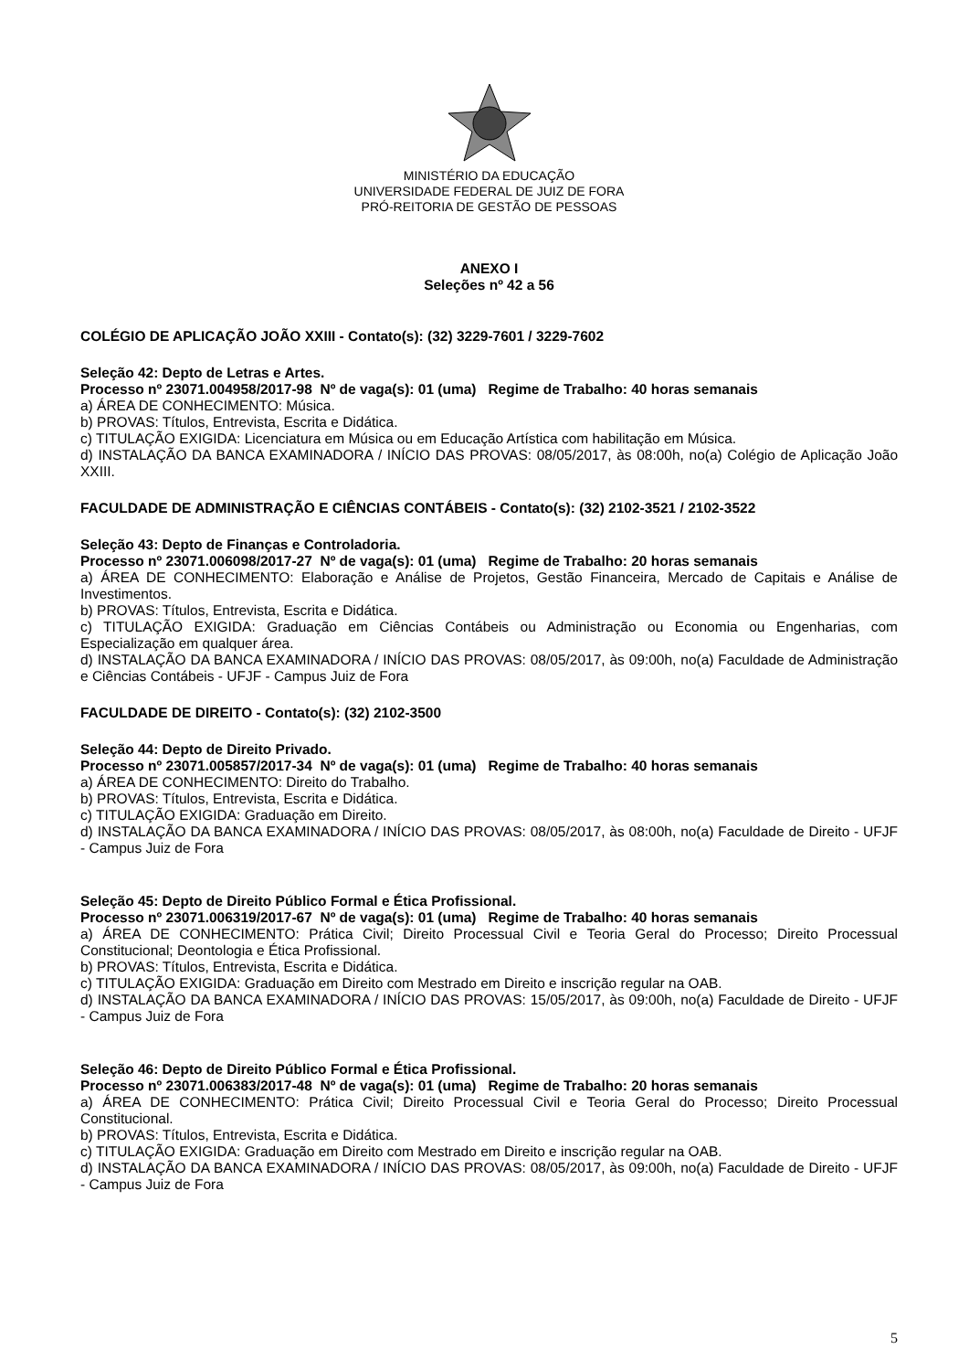MINISTÉRIO DA EDUCAÇÃO
UNIVERSIDADE FEDERAL DE JUIZ DE FORA
PRÓ-REITORIA DE GESTÃO DE PESSOAS
ANEXO I
Seleções nº 42 a 56
COLÉGIO DE APLICAÇÃO JOÃO XXIII - Contato(s): (32) 3229-7601 / 3229-7602
Seleção 42: Depto de Letras e Artes.
Processo nº 23071.004958/2017-98 Nº de vaga(s): 01 (uma) Regime de Trabalho: 40 horas semanais
a) ÁREA DE CONHECIMENTO: Música.
b) PROVAS: Títulos, Entrevista, Escrita e Didática.
c) TITULAÇÃO EXIGIDA: Licenciatura em Música ou em Educação Artística com habilitação em Música.
d) INSTALAÇÃO DA BANCA EXAMINADORA / INÍCIO DAS PROVAS: 08/05/2017, às 08:00h, no(a) Colégio de Aplicação João XXIII.
FACULDADE DE ADMINISTRAÇÃO E CIÊNCIAS CONTÁBEIS - Contato(s): (32) 2102-3521 / 2102-3522
Seleção 43: Depto de Finanças e Controladoria.
Processo nº 23071.006098/2017-27 Nº de vaga(s): 01 (uma) Regime de Trabalho: 20 horas semanais
a) ÁREA DE CONHECIMENTO: Elaboração e Análise de Projetos, Gestão Financeira, Mercado de Capitais e Análise de Investimentos.
b) PROVAS: Títulos, Entrevista, Escrita e Didática.
c) TITULAÇÃO EXIGIDA: Graduação em Ciências Contábeis ou Administração ou Economia ou Engenharias, com Especialização em qualquer área.
d) INSTALAÇÃO DA BANCA EXAMINADORA / INÍCIO DAS PROVAS: 08/05/2017, às 09:00h, no(a) Faculdade de Administração e Ciências Contábeis - UFJF - Campus Juiz de Fora
FACULDADE DE DIREITO - Contato(s): (32) 2102-3500
Seleção 44: Depto de Direito Privado.
Processo nº 23071.005857/2017-34 Nº de vaga(s): 01 (uma) Regime de Trabalho: 40 horas semanais
a) ÁREA DE CONHECIMENTO: Direito do Trabalho.
b) PROVAS: Títulos, Entrevista, Escrita e Didática.
c) TITULAÇÃO EXIGIDA: Graduação em Direito.
d) INSTALAÇÃO DA BANCA EXAMINADORA / INÍCIO DAS PROVAS: 08/05/2017, às 08:00h, no(a) Faculdade de Direito - UFJF - Campus Juiz de Fora
Seleção 45: Depto de Direito Público Formal e Ética Profissional.
Processo nº 23071.006319/2017-67 Nº de vaga(s): 01 (uma) Regime de Trabalho: 40 horas semanais
a) ÁREA DE CONHECIMENTO: Prática Civil; Direito Processual Civil e Teoria Geral do Processo; Direito Processual Constitucional; Deontologia e Ética Profissional.
b) PROVAS: Títulos, Entrevista, Escrita e Didática.
c) TITULAÇÃO EXIGIDA: Graduação em Direito com Mestrado em Direito e inscrição regular na OAB.
d) INSTALAÇÃO DA BANCA EXAMINADORA / INÍCIO DAS PROVAS: 15/05/2017, às 09:00h, no(a) Faculdade de Direito - UFJF - Campus Juiz de Fora
Seleção 46: Depto de Direito Público Formal e Ética Profissional.
Processo nº 23071.006383/2017-48 Nº de vaga(s): 01 (uma) Regime de Trabalho: 20 horas semanais
a) ÁREA DE CONHECIMENTO: Prática Civil; Direito Processual Civil e Teoria Geral do Processo; Direito Processual Constitucional.
b) PROVAS: Títulos, Entrevista, Escrita e Didática.
c) TITULAÇÃO EXIGIDA: Graduação em Direito com Mestrado em Direito e inscrição regular na OAB.
d) INSTALAÇÃO DA BANCA EXAMINADORA / INÍCIO DAS PROVAS: 08/05/2017, às 09:00h, no(a) Faculdade de Direito - UFJF - Campus Juiz de Fora
5